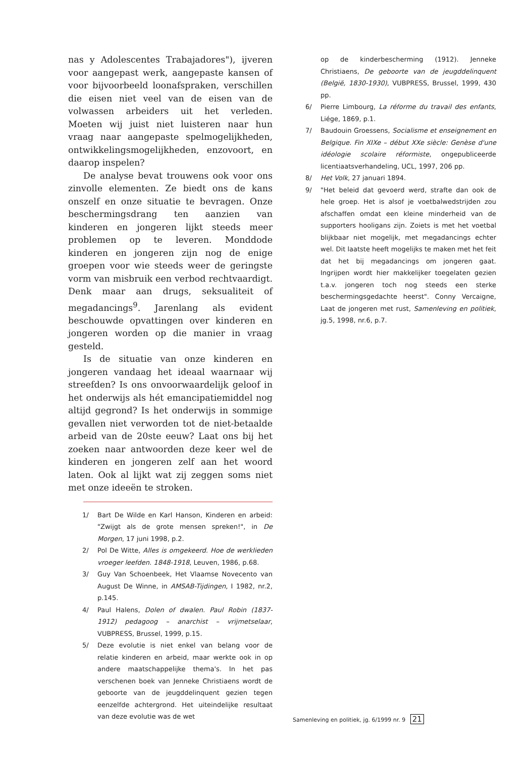nas y Adolescentes Trabajadores"), ijveren voor aangepast werk, aangepaste kansen of voor bijvoorbeeld loonafspraken, verschillen die eisen niet veel van de eisen van de volwassen arbeiders uit het verleden. Moeten wij juist niet luisteren naar hun vraag naar aangepaste spelmogelijkheden, ontwikkelingsmogelijkheden, enzovoort, en daarop inspelen?
De analyse bevat trouwens ook voor ons zinvolle elementen. Ze biedt ons de kans onszelf en onze situatie te bevragen. Onze beschermingsdrang ten aanzien van kinderen en jongeren lijkt steeds meer problemen op te leveren. Monddode kinderen en jongeren zijn nog de enige groepen voor wie steeds weer de geringste vorm van misbruik een verbod rechtvaardigt. Denk maar aan drugs, seksualiteit of megadancings<sup>9</sup>. Jarenlang als evident beschouwde opvattingen over kinderen en jongeren worden op die manier in vraag gesteld.
Is de situatie van onze kinderen en jongeren vandaag het ideaal waarnaar wij streefden? Is ons onvoorwaardelijk geloof in het onderwijs als hét emancipatiemiddel nog altijd gegrond? Is het onderwijs in sommige gevallen niet verworden tot de niet-betaalde arbeid van de 20ste eeuw? Laat ons bij het zoeken naar antwoorden deze keer wel de kinderen en jongeren zelf aan het woord laten. Ook al lijkt wat zij zeggen soms niet met onze ideeën te stroken.
1/ Bart De Wilde en Karl Hanson, Kinderen en arbeid: "Zwijgt als de grote mensen spreken!", in De Morgen, 17 juni 1998, p.2.
2/ Pol De Witte, Alles is omgekeerd. Hoe de werklieden vroeger leefden. 1848-1918, Leuven, 1986, p.68.
3/ Guy Van Schoenbeek, Het Vlaamse Novecento van August De Winne, in AMSAB-Tijdingen, I 1982, nr.2, p.145.
4/ Paul Halens, Dolen of dwalen. Paul Robin (1837-1912) pedagoog – anarchist – vrijmetselaar, VUBPRESS, Brussel, 1999, p.15.
5/ Deze evolutie is niet enkel van belang voor de relatie kinderen en arbeid, maar werkte ook in op andere maatschappelijke thema's. In het pas verschenen boek van Jenneke Christiaens wordt de geboorte van de jeugddelinquent gezien tegen eenzelfde achtergrond. Het uiteindelijke resultaat van deze evolutie was de wet
op de kinderbescherming (1912). Jenneke Christiaens, De geboorte van de jeugddelinquent (België, 1830-1930), VUBPRESS, Brussel, 1999, 430 pp.
6/ Pierre Limbourg, La réforme du travail des enfants, Liége, 1869, p.1.
7/ Baudouin Groessens, Socialisme et enseignement en Belgique. Fin XIXe – début XXe siècle: Genèse d'une idéologie scolaire réformiste, ongepubliceerde licentiaatsverhandeling, UCL, 1997, 206 pp.
8/ Het Volk, 27 januari 1894.
9/ "Het beleid dat gevoerd werd, strafte dan ook de hele groep. Het is alsof je voetbalwedstrijden zou afschaffen omdat een kleine minderheid van de supporters hooligans zijn. Zoiets is met het voetbal blijkbaar niet mogelijk, met megadancings echter wel. Dit laatste heeft mogelijks te maken met het feit dat het bij megadancings om jongeren gaat. Ingrijpen wordt hier makkelijker toegelaten gezien t.a.v. jongeren toch nog steeds een sterke beschermingsgedachte heerst". Conny Vercaigne, Laat de jongeren met rust, Samenleving en politiek, jg.5, 1998, nr.6, p.7.
Samenleving en politiek, jg. 6/1999 nr. 9 21